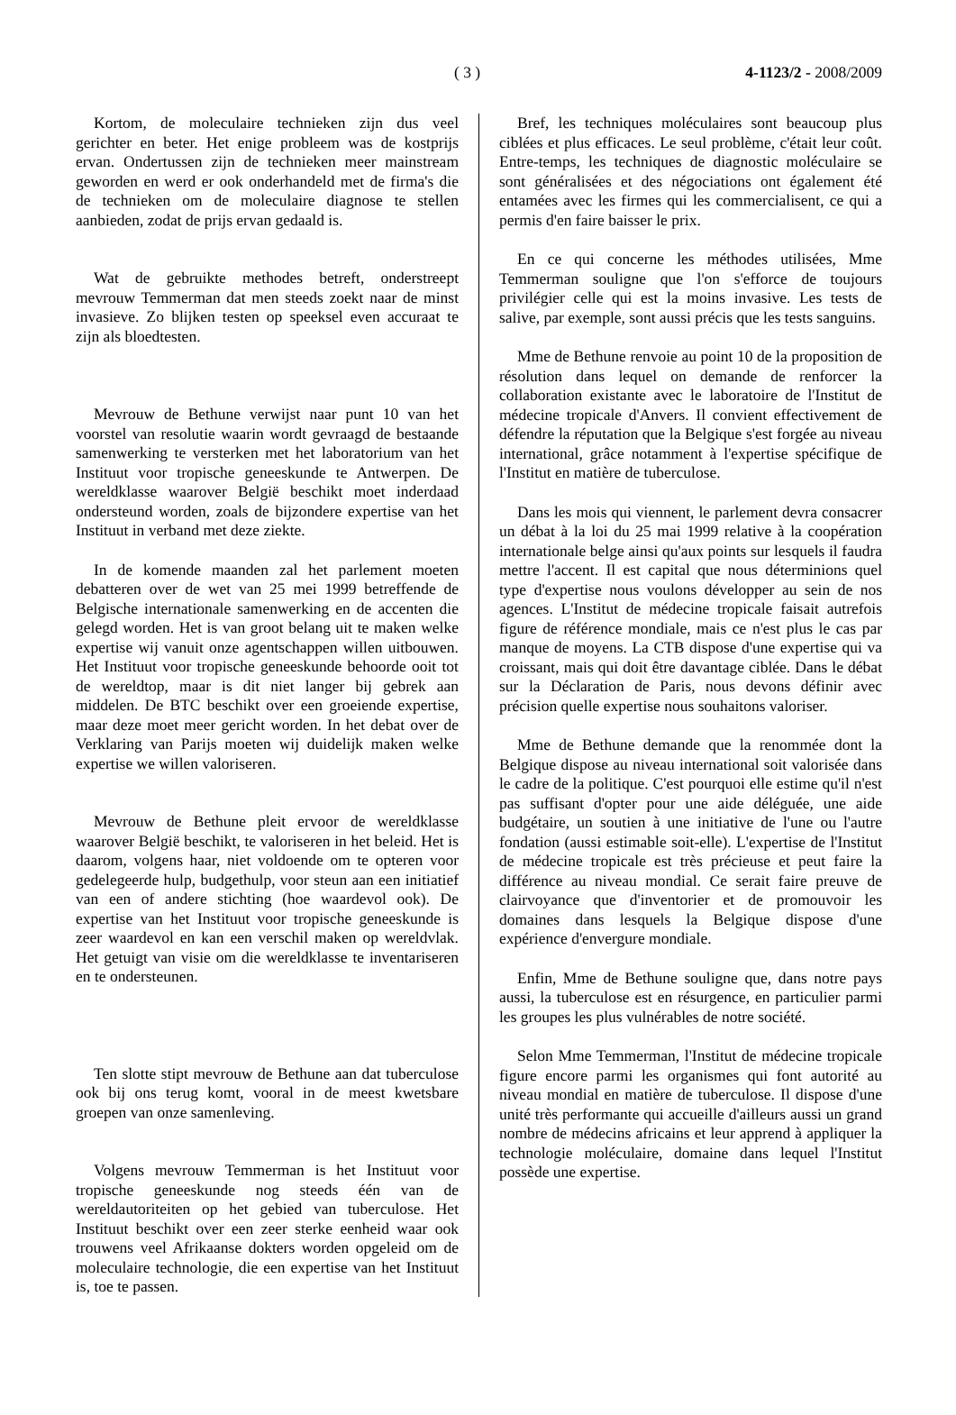( 3 ) 4-1123/2 - 2008/2009
Kortom, de moleculaire technieken zijn dus veel gerichter en beter. Het enige probleem was de kostprijs ervan. Ondertussen zijn de technieken meer mainstream geworden en werd er ook onderhandeld met de firma's die de technieken om de moleculaire diagnose te stellen aanbieden, zodat de prijs ervan gedaald is.
Wat de gebruikte methodes betreft, onderstreept mevrouw Temmerman dat men steeds zoekt naar de minst invasieve. Zo blijken testen op speeksel even accuraat te zijn als bloedtesten.
Mevrouw de Bethune verwijst naar punt 10 van het voorstel van resolutie waarin wordt gevraagd de bestaande samenwerking te versterken met het laboratorium van het Instituut voor tropische geneeskunde te Antwerpen. De wereldklasse waarover België beschikt moet inderdaad ondersteund worden, zoals de bijzondere expertise van het Instituut in verband met deze ziekte.
In de komende maanden zal het parlement moeten debatteren over de wet van 25 mei 1999 betreffende de Belgische internationale samenwerking en de accenten die gelegd worden. Het is van groot belang uit te maken welke expertise wij vanuit onze agentschappen willen uitbouwen. Het Instituut voor tropische geneeskunde behoorde ooit tot de wereldtop, maar is dit niet langer bij gebrek aan middelen. De BTC beschikt over een groeiende expertise, maar deze moet meer gericht worden. In het debat over de Verklaring van Parijs moeten wij duidelijk maken welke expertise we willen valoriseren.
Mevrouw de Bethune pleit ervoor de wereldklasse waarover België beschikt, te valoriseren in het beleid. Het is daarom, volgens haar, niet voldoende om te opteren voor gedelegeerde hulp, budgethulp, voor steun aan een initiatief van een of andere stichting (hoe waardevol ook). De expertise van het Instituut voor tropische geneeskunde is zeer waardevol en kan een verschil maken op wereldvlak. Het getuigt van visie om die wereldklasse te inventariseren en te ondersteunen.
Ten slotte stipt mevrouw de Bethune aan dat tuberculose ook bij ons terug komt, vooral in de meest kwetsbare groepen van onze samenleving.
Volgens mevrouw Temmerman is het Instituut voor tropische geneeskunde nog steeds één van de wereldautoriteiten op het gebied van tuberculose. Het Instituut beschikt over een zeer sterke eenheid waar ook trouwens veel Afrikaanse dokters worden opgeleid om de moleculaire technologie, die een expertise van het Instituut is, toe te passen.
Bref, les techniques moléculaires sont beaucoup plus ciblées et plus efficaces. Le seul problème, c'était leur coût. Entre-temps, les techniques de diagnostic moléculaire se sont généralisées et des négociations ont également été entamées avec les firmes qui les commercialisent, ce qui a permis d'en faire baisser le prix.
En ce qui concerne les méthodes utilisées, Mme Temmerman souligne que l'on s'efforce de toujours privilégier celle qui est la moins invasive. Les tests de salive, par exemple, sont aussi précis que les tests sanguins.
Mme de Bethune renvoie au point 10 de la proposition de résolution dans lequel on demande de renforcer la collaboration existante avec le laboratoire de l'Institut de médecine tropicale d'Anvers. Il convient effectivement de défendre la réputation que la Belgique s'est forgée au niveau international, grâce notamment à l'expertise spécifique de l'Institut en matière de tuberculose.
Dans les mois qui viennent, le parlement devra consacrer un débat à la loi du 25 mai 1999 relative à la coopération internationale belge ainsi qu'aux points sur lesquels il faudra mettre l'accent. Il est capital que nous déterminions quel type d'expertise nous voulons développer au sein de nos agences. L'Institut de médecine tropicale faisait autrefois figure de référence mondiale, mais ce n'est plus le cas par manque de moyens. La CTB dispose d'une expertise qui va croissant, mais qui doit être davantage ciblée. Dans le débat sur la Déclaration de Paris, nous devons définir avec précision quelle expertise nous souhaitons valoriser.
Mme de Bethune demande que la renommée dont la Belgique dispose au niveau international soit valorisée dans le cadre de la politique. C'est pourquoi elle estime qu'il n'est pas suffisant d'opter pour une aide déléguée, une aide budgétaire, un soutien à une initiative de l'une ou l'autre fondation (aussi estimable soit-elle). L'expertise de l'Institut de médecine tropicale est très précieuse et peut faire la différence au niveau mondial. Ce serait faire preuve de clairvoyance que d'inventorier et de promouvoir les domaines dans lesquels la Belgique dispose d'une expérience d'envergure mondiale.
Enfin, Mme de Bethune souligne que, dans notre pays aussi, la tuberculose est en résurgence, en particulier parmi les groupes les plus vulnérables de notre société.
Selon Mme Temmerman, l'Institut de médecine tropicale figure encore parmi les organismes qui font autorité au niveau mondial en matière de tuberculose. Il dispose d'une unité très performante qui accueille d'ailleurs aussi un grand nombre de médecins africains et leur apprend à appliquer la technologie moléculaire, domaine dans lequel l'Institut possède une expertise.